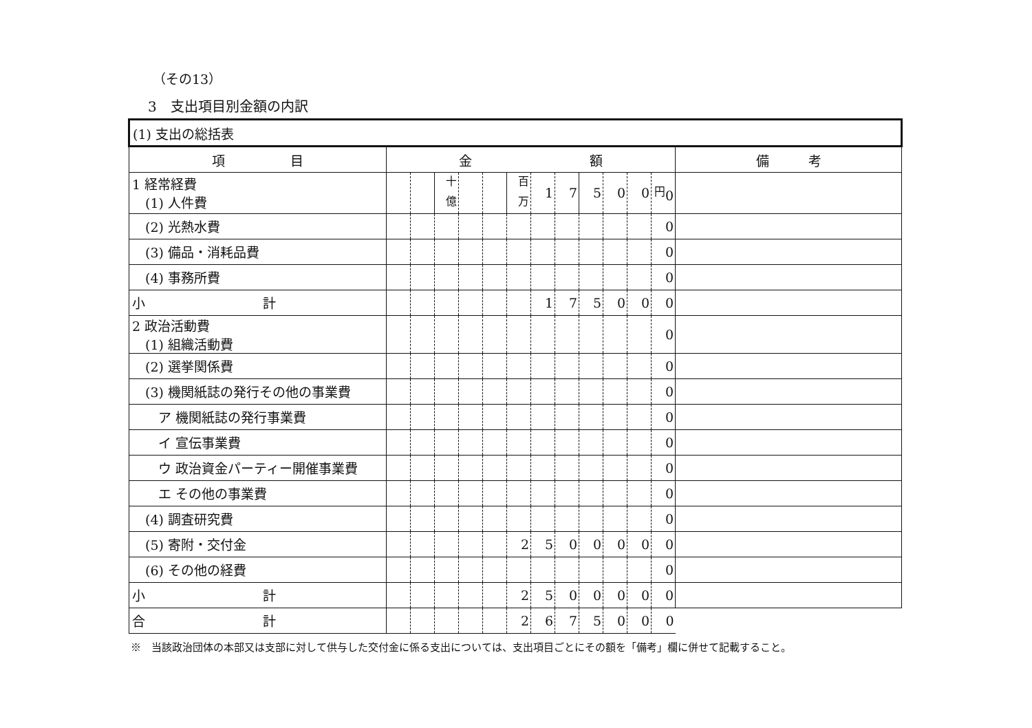（その13）
3　支出項目別金額の内訳
| (1) 支出の総括表 | | | | | | | | | | | | | |
| 項 目 | 金 額 | | | | | | | | | | | | 備 考 |
| 1 経常経費 (1) 人件費 | | | <sup>十億</sup> | | | <sup>百万</sup> | 1 | 7 | 5 | 0 | 0 | <sup>円</sup>0 | |
| (2) 光熱水費 | | | | | | | | | | | | 0 | |
| (3) 備品・消耗品費 | | | | | | | | | | | | 0 | |
| (4) 事務所費 | | | | | | | | | | | | 0 | |
| 小 計 | | | | | | | 1 | 7 | 5 | 0 | 0 | 0 | |
| 2 政治活動費 (1) 組織活動費 | | | | | | | | | | | | 0 | |
| (2) 選挙関係費 | | | | | | | | | | | | 0 | |
| (3) 機関紙誌の発行その他の事業費 | | | | | | | | | | | | 0 | |
| ア 機関紙誌の発行事業費 | | | | | | | | | | | | 0 | |
| イ 宣伝事業費 | | | | | | | | | | | | 0 | |
| ウ 政治資金パーティー開催事業費 | | | | | | | | | | | | 0 | |
| エ その他の事業費 | | | | | | | | | | | | 0 | |
| (4) 調査研究費 | | | | | | | | | | | | 0 | |
| (5) 寄附・交付金 | | | | | | 2 | 5 | 0 | 0 | 0 | 0 | 0 | |
| (6) その他の経費 | | | | | | | | | | | | 0 | |
| 小 計 | | | | | | 2 | 5 | 0 | 0 | 0 | 0 | 0 | |
| 合 計 | | | | | | 2 | 6 | 7 | 5 | 0 | 0 | 0 | |
※　当該政治団体の本部又は支部に対して供与した交付金に係る支出については、支出項目ごとにその額を「備考」欄に併せて記載すること。